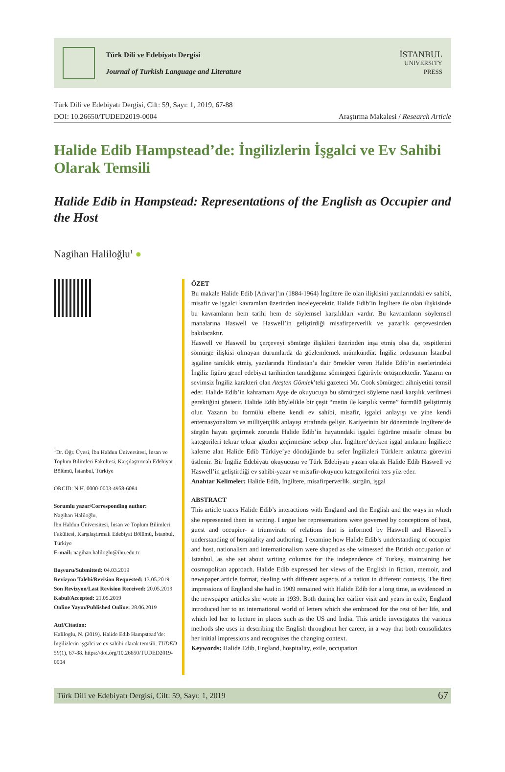Türk Dili ve Edebiyatı Dergisi
Journal of Turkish Language and Literature
İSTANBUL
UNIVERSITY
PRESS
Türk Dili ve Edebiyatı Dergisi, Cilt: 59, Sayı: 1, 2019, 67-88
DOI: 10.26650/TUDED2019-0004 Araştırma Makalesi / Research Article
Halide Edib Hampstead’de: İngilizlerin İşgalci ve Ev Sahibi Olarak Temsili
Halide Edib in Hampstead: Representations of the English as Occupier and the Host
Nagihan Haliloğlu<sup>1</sup> ●
<sup>1</sup> Dr. Öğr. Üyesi, İbn Haldun Üniversitesi, İnsan ve Toplum Bilimleri Fakültesi, Karşılaştırmalı Edebiyat Bölümü, İstanbul, Türkiye
ORCID: N.H. 0000-0003-4958-6084
Sorumlu yazar/Corresponding author:
Nagihan Haliloğlu,
İbn Haldun Üniversitesi, İnsan ve Toplum Bilimleri Fakültesi, Karşılaştırmalı Edebiyat Bölümü, İstanbul, Türkiye
E-mail: nagihan.haliloglu@ihu.edu.tr
Başvuru/Submitted: 04.03.2019
Revizyon Talebi/Revision Requested: 13.05.2019
Son Revizyon/Last Revision Received: 20.05.2019
Kabul/Accepted: 21.05.2019
Online Yayın/Published Online: 28.06.2019
Atıf/Citation:
Haliloglu, N. (2019). Halide Edib Hampstead’de: İngilizlerin işgalci ve ev sahibi olarak temsili. TUDED 59(1), 67-88. https://doi.org/10.26650/TUDED2019-0004
ÖZET
Bu makale Halide Edib [Adıvar]’ın (1884-1964) İngiltere ile olan ilişkisini yazılarındaki ev sahibi, misafir ve işgalci kavramları üzerinden inceleyecektir. Halide Edib’in İngiltere ile olan ilişkisinde bu kavramların hem tarihi hem de söylemsel karşılıkları vardır. Bu kavramların söylemsel manalarına Haswell ve Haswell’in geliştirdiği misafirperverlik ve yazarlık çerçevesinden bakılacaktır.
Haswell ve Haswell bu çerçeveyi sömürge ilişkileri üzerinden inşa etmiş olsa da, tespitlerini sömürge ilişkisi olmayan durumlarda da gözlemlemek mümkündür. İngiliz ordusunun İstanbul işgaline tanıklık etmiş, yazılarında Hindistan’a dair örnekler veren Halide Edib’in eserlerindeki İngiliz figürü genel edebiyat tarihinden tanıdığımız sömürgeci figürüyle örtüşmektedir. Yazarın en sevimsiz İngiliz karakteri olan Ateşten Gömlek’teki gazeteci Mr. Cook sömürgeci zihniyetini temsil eder. Halide Edib’in kahramanı Ayşe de okuyucuya bu sömürgeci söyleme nasıl karşılık verilmesi gerektiğini gösterir. Halide Edib böylelikle bir çeşit “metin ile karşılık verme” formülü geliştirmiş olur. Yazarın bu formülü elbette kendi ev sahibi, misafir, işgalci anlayışı ve yine kendi enternasyonalizm ve milliyetçilik anlayışı etrafında gelişir. Kariyerinin bir döneminde İngiltere’de sürgün hayatı geçirmek zorunda Halide Edib’in hayatındaki işgalci figürüne misafir olması bu kategorileri tekrar tekrar gözden geçirmesine sebep olur. İngiltere’deyken işgal anılarını İngilizce kaleme alan Halide Edib Türkiye’ye döndüğünde bu sefer İngilizleri Türklere anlatma görevini üstlenir. Bir İngiliz Edebiyatı okuyucusu ve Türk Edebiyatı yazarı olarak Halide Edib Haswell ve Haswell’in geliştirdiği ev sahibi-yazar ve misafir-okuyucu kategorilerini ters yüz eder.
Anahtar Kelimeler: Halide Edib, İngiltere, misafirperverlik, sürgün, işgal
ABSTRACT
This article traces Halide Edib’s interactions with England and the English and the ways in which she represented them in writing. I argue her representations were governed by conceptions of host, guest and occupier- a triumvirate of relations that is informed by Haswell and Haswell’s understanding of hospitality and authoring. I examine how Halide Edib’s understanding of occupier and host, nationalism and internationalism were shaped as she witnessed the British occupation of Istanbul, as she set about writing columns for the independence of Turkey, maintaining her cosmopolitan approach. Halide Edib expressed her views of the English in fiction, memoir, and newspaper article format, dealing with different aspects of a nation in different contexts. The first impressions of England she had in 1909 remained with Halide Edib for a long time, as evidenced in the newspaper articles she wrote in 1939. Both during her earlier visit and years in exile, England introduced her to an international world of letters which she embraced for the rest of her life, and which led her to lecture in places such as the US and India. This article investigates the various methods she uses in describing the English throughout her career, in a way that both consolidates her initial impressions and recognizes the changing context.
Keywords: Halide Edib, England, hospitality, exile, occupation
Türk Dili ve Edebiyatı Dergisi, Cilt: 59, Sayı: 1, 2019 67